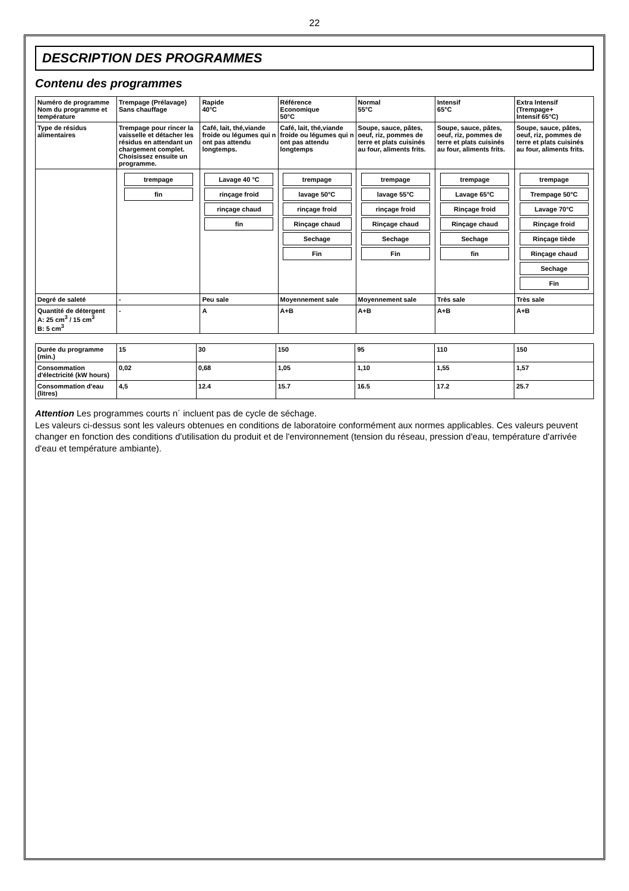22
DESCRIPTION DES PROGRAMMES
Contenu des programmes
| Numéro de programme Nom du programme et température | Trempage (Prélavage) Sans chauffage | Rapide 40°C | Référence Economique 50°C | Normal 55°C | Intensif 65°C | Extra Intensif (Trempage+ Intensif 65°C) |
| Type de résidus alimentaires | Trempage pour rincer la vaisselle et détacher les résidus en attendant un chargement complet. Choisissez ensuite un programme. | Café, lait, thé,viande froide ou légumes qui n ont pas attendu longtemps. | Café, lait, thé,viande froide ou légumes qui n ont pas attendu longtemps | Soupe, sauce, pâtes, oeuf, riz, pommes de terre et plats cuisinés au four, aliments frits. | Soupe, sauce, pâtes, oeuf, riz, pommes de terre et plats cuisinés au four, aliments frits. | Soupe, sauce, pâtes, oeuf, riz, pommes de terre et plats cuisinés au four, aliments frits. |
| | trempage fin | Lavage 40 °C rinçage froid rinçage chaud fin | trempage lavage 50°C rinçage froid Rinçage chaud Sechage Fin | trempage lavage 55°C rinçage froid Rinçage chaud Sechage Fin | trempage Lavage 65°C Rinçage froid Rinçage chaud Sechage fin | trempage Trempage 50°C Lavage 70°C Rinçage froid Rinçage tiède Rinçage chaud Sechage Fin |
| Degré de saleté | - | Peu sale | Moyennement sale | Moyennement sale | Très sale | Très sale |
| Quantité de détergent A: 25 cm<sup>3</sup> / 15 cm<sup>3</sup> B: 5 cm<sup>3</sup> | - | A | A+B | A+B | A+B | A+B |
| Durée du programme (min.) | 15 | 30 | 150 | 95 | 110 | 150 |
| Consommation d'électricité (kW hours) | 0,02 | 0,68 | 1,05 | 1,10 | 1,55 | 1,57 |
| Consommation d'eau (litres) | 4,5 | 12.4 | 15.7 | 16.5 | 17.2 | 25.7 |
Attention Les programmes courts n´ incluent pas de cycle de séchage.
Les valeurs ci-dessus sont les valeurs obtenues en conditions de laboratoire conformément aux normes applicables. Ces valeurs peuvent changer en fonction des conditions d'utilisation du produit et de l'environnement (tension du réseau, pression d'eau, température d'arrivée d'eau et température ambiante).